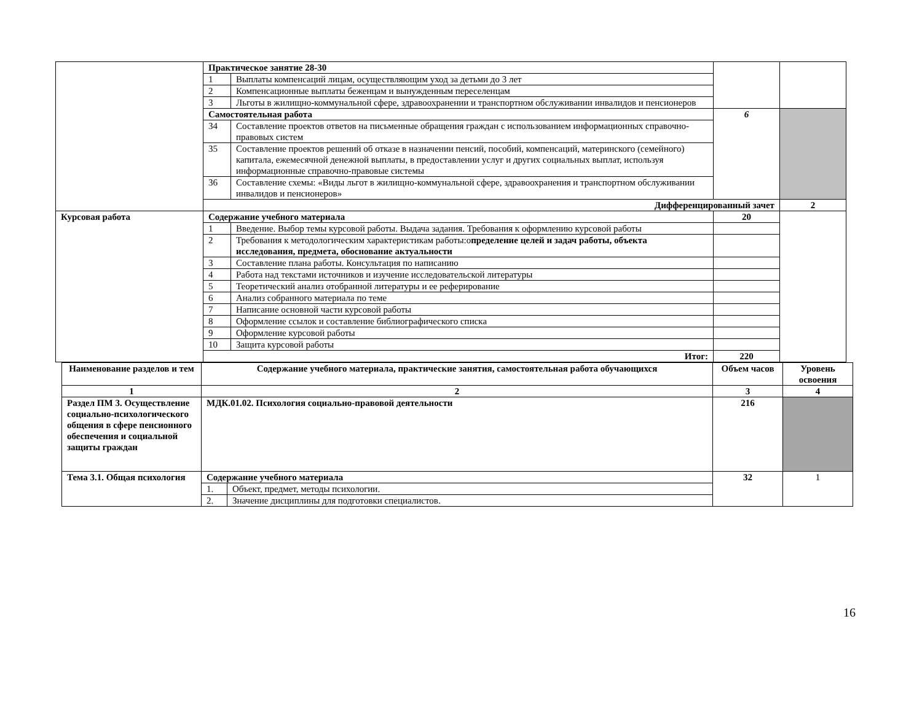| | Практическое занятие 28-30 | | | | |
| | 1 | Выплаты компенсаций лицам, осуществляющим уход за детьми до 3 лет | | | |
| | 2 | Компенсационные выплаты беженцам и вынужденным переселенцам | | | |
| | 3 | Льготы в жилищно-коммунальной сфере, здравоохранении и транспортном обслуживании инвалидов и пенсионеров | | | |
| | Самостоятельная работа | | 6 | | |
| | 34 | Составление проектов ответов на письменные обращения граждан с использованием информационных справочно-правовых систем | | | |
| | 35 | Составление проектов решений об отказе в назначении пенсий, пособий, компенсаций, материнского (семейного) капитала, ежемесячной денежной выплаты, в предоставлении услуг и других социальных выплат, используя информационные справочно-правовые системы | | | |
| | 36 | Составление схемы: «Виды льгот в жилищно-коммунальной сфере, здравоохранения и транспортном обслуживании инвалидов и пенсионеров» | | | |
| | Дифференцированный зачет | | | 2 | |
| Курсовая работа | Содержание учебного материала | | 20 | | |
| | 1 | Введение. Выбор темы курсовой работы. Выдача задания. Требования к оформлению курсовой работы | | | |
| | 2 | Требования к методологическим характеристикам работы:о пределение целей и задач работы, объекта исследования, предмета, обоснование актуальности | | | |
| | 3 | Составление плана работы. Консультация по написанию | | | |
| | 4 | Работа над текстами источников и изучение исследовательской литературы | | | |
| | 5 | Теоретический анализ отобранной литературы и ее реферирование | | | |
| | 6 | Анализ собранного материала по теме | | | |
| | 7 | Написание основной части курсовой работы | | | |
| | 8 | Оформление ссылок и составление библиографического списка | | | |
| | 9 | Оформление курсовой работы | | | |
| | 10 | Защита курсовой работы | | | |
| | Итог: | | 220 | | |
| Наименование разделов и тем | Содержание учебного материала, практические занятия, самостоятельная работа обучающихся | | Объем часов | Уровень освоения |
| --- | --- | --- | --- | --- |
| 1 | 2 | | 3 | 4 |
| Раздел ПМ 3. Осуществление социально-психологического общения в сфере пенсионного обеспечения и социальной защиты граждан | МДК.01.02. Психология социально-правовой деятельности | | 216 | |
| Тема 3.1. Общая психология | Содержание учебного материала | | 32 | 1 |
| | 1. | Объект, предмет, методы психологии. | | |
| | 2. | Значение дисциплины для подготовки специалистов. | | |
16